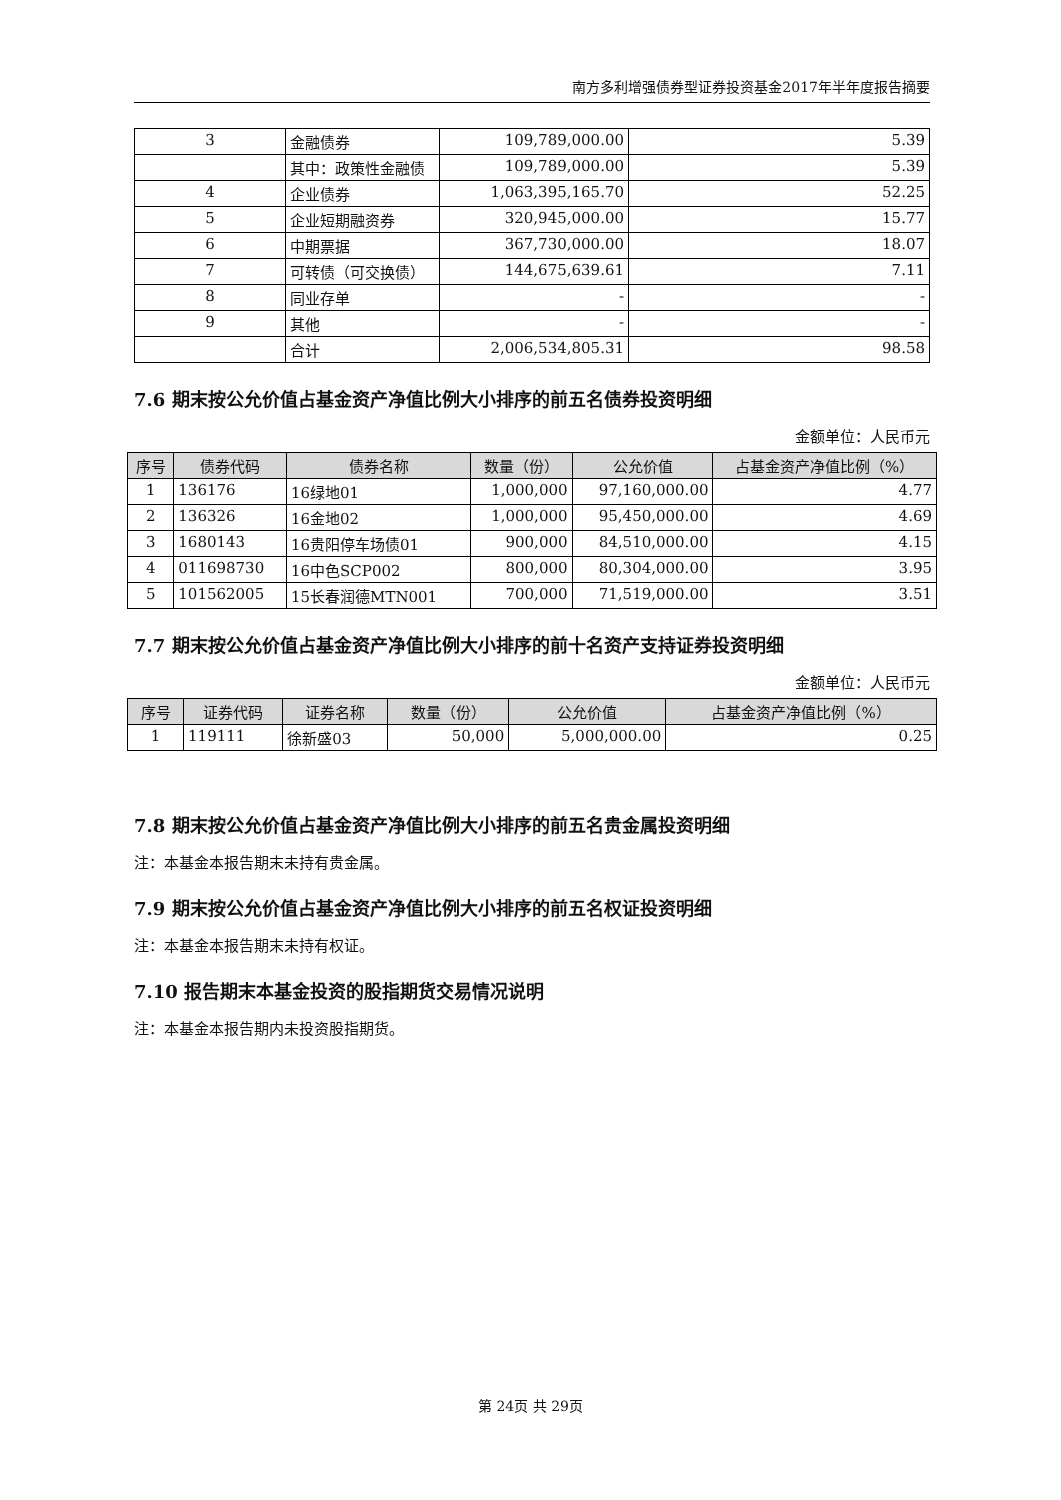南方多利增强债券型证券投资基金2017年半年度报告摘要
| 3 | 金融债券 | 109,789,000.00 | 5.39 |
| | 其中：政策性金融债 | 109,789,000.00 | 5.39 |
| 4 | 企业债券 | 1,063,395,165.70 | 52.25 |
| 5 | 企业短期融资券 | 320,945,000.00 | 15.77 |
| 6 | 中期票据 | 367,730,000.00 | 18.07 |
| 7 | 可转债（可交换债） | 144,675,639.61 | 7.11 |
| 8 | 同业存单 | - | - |
| 9 | 其他 | - | - |
| | 合计 | 2,006,534,805.31 | 98.58 |
7.6 期末按公允价值占基金资产净值比例大小排序的前五名债券投资明细
金额单位：人民币元
| 序号 | 债券代码 | 债券名称 | 数量（份） | 公允价值 | 占基金资产净值比例（%） |
| --- | --- | --- | --- | --- | --- |
| 1 | 136176 | 16绿地01 | 1,000,000 | 97,160,000.00 | 4.77 |
| 2 | 136326 | 16金地02 | 1,000,000 | 95,450,000.00 | 4.69 |
| 3 | 1680143 | 16贵阳停车场债01 | 900,000 | 84,510,000.00 | 4.15 |
| 4 | 011698730 | 16中色SCP002 | 800,000 | 80,304,000.00 | 3.95 |
| 5 | 101562005 | 15长春润德MTN001 | 700,000 | 71,519,000.00 | 3.51 |
7.7 期末按公允价值占基金资产净值比例大小排序的前十名资产支持证券投资明细
金额单位：人民币元
| 序号 | 证券代码 | 证券名称 | 数量（份） | 公允价值 | 占基金资产净值比例（%） |
| --- | --- | --- | --- | --- | --- |
| 1 | 119111 | 徐新盛03 | 50,000 | 5,000,000.00 | 0.25 |
7.8 期末按公允价值占基金资产净值比例大小排序的前五名贵金属投资明细
注：本基金本报告期末未持有贵金属。
7.9 期末按公允价值占基金资产净值比例大小排序的前五名权证投资明细
注：本基金本报告期末未持有权证。
7.10 报告期末本基金投资的股指期货交易情况说明
注：本基金本报告期内未投资股指期货。
第 24页 共 29页